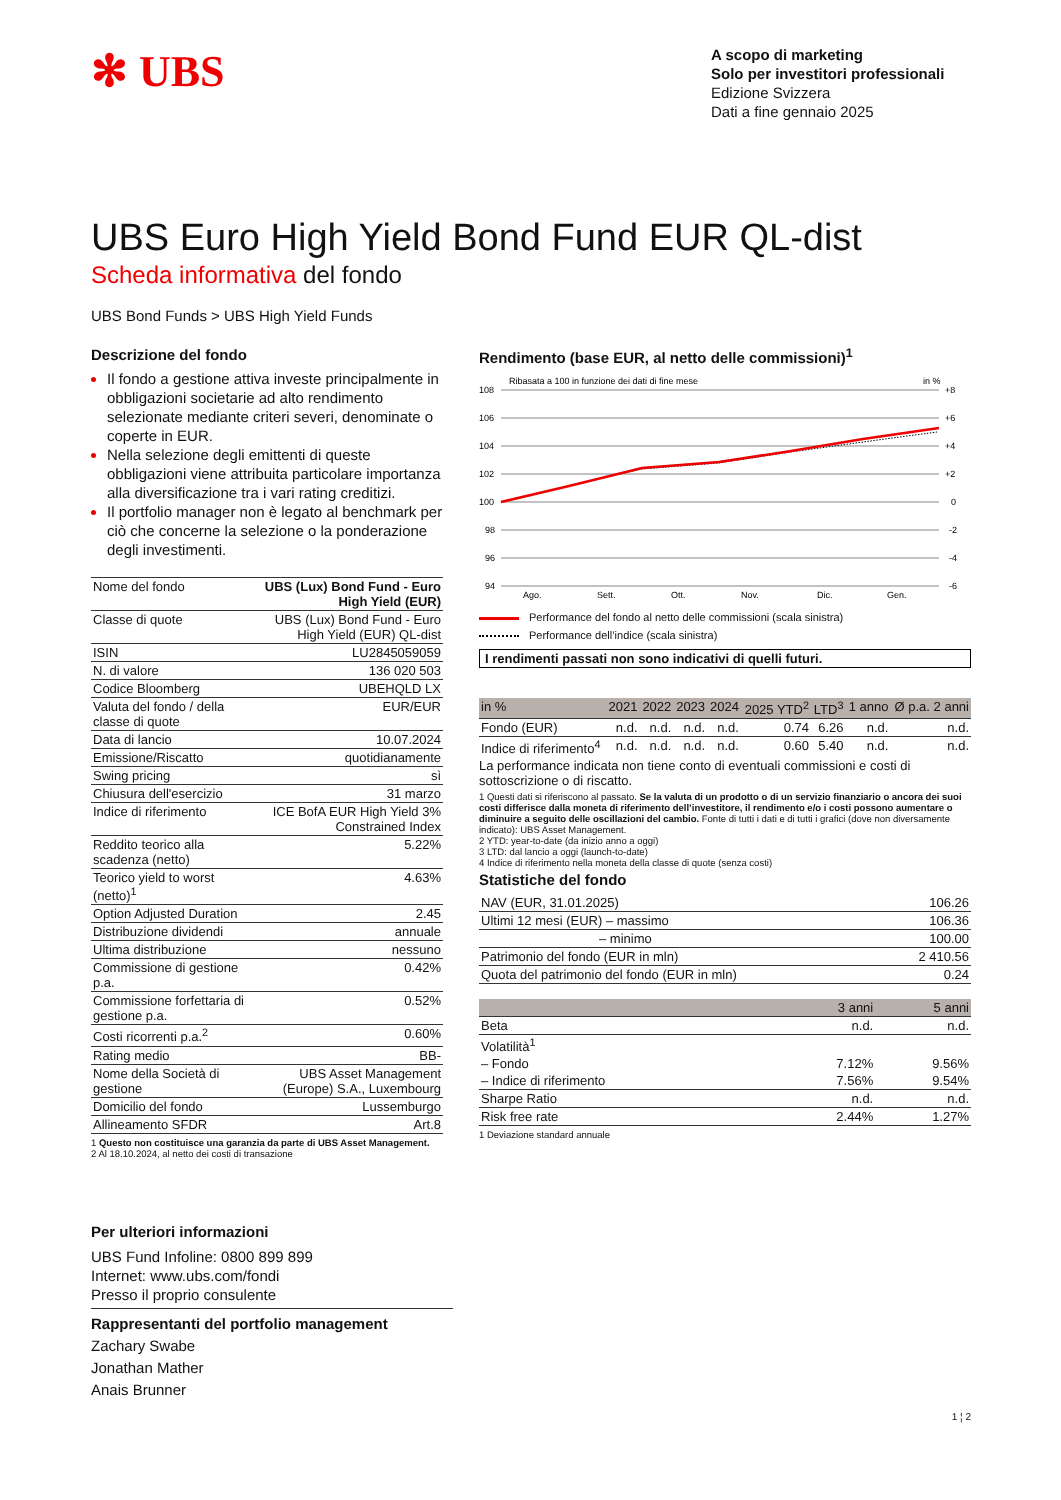✻ UBS
A scopo di marketing
Solo per investitori professionali
Edizione Svizzera
Dati a fine gennaio 2025
UBS Euro High Yield Bond Fund EUR QL-dist
Scheda informativa del fondo
UBS Bond Funds > UBS High Yield Funds
Descrizione del fondo
Il fondo a gestione attiva investe principalmente in obbligazioni societarie ad alto rendimento selezionate mediante criteri severi, denominate o coperte in EUR.
Nella selezione degli emittenti di queste obbligazioni viene attribuita particolare importanza alla diversificazione tra i vari rating creditizi.
Il portfolio manager non è legato al benchmark per ciò che concerne la selezione o la ponderazione degli investimenti.
| Nome del fondo | UBS (Lux) Bond Fund - Euro High Yield (EUR) |
| Classe di quote | UBS (Lux) Bond Fund - Euro High Yield (EUR) QL-dist |
| ISIN | LU2845059059 |
| N. di valore | 136 020 503 |
| Codice Bloomberg | UBEHQLD LX |
| Valuta del fondo / della classe di quote | EUR/EUR |
| Data di lancio | 10.07.2024 |
| Emissione/Riscatto | quotidianamente |
| Swing pricing | sì |
| Chiusura dell'esercizio | 31 marzo |
| Indice di riferimento | ICE BofA EUR High Yield 3% Constrained Index |
| Reddito teorico alla scadenza (netto) | 5.22% |
| Teorico yield to worst (netto)<sup>1</sup> | 4.63% |
| Option Adjusted Duration | 2.45 |
| Distribuzione dividendi | annuale |
| Ultima distribuzione | nessuno |
| Commissione di gestione p.a. | 0.42% |
| Commissione forfettaria di gestione p.a. | 0.52% |
| Costi ricorrenti p.a.<sup>2</sup> | 0.60% |
| Rating medio | BB- |
| Nome della Società di gestione | UBS Asset Management (Europe) S.A., Luxembourg |
| Domicilio del fondo | Lussemburgo |
| Allineamento SFDR | Art.8 |
1 Questo non costituisce una garanzia da parte di UBS Asset Management.
2 Al 18.10.2024, al netto dei costi di transazione
Rendimento (base EUR, al netto delle commissioni)<sup>1</sup>
Ribasata a 100 in funzione dei dati di fine mese
in %
108
106
104
102
100
98
96
94
+8
+6
+4
+2
0
-2
-4
-6
Ago.
Sett.
Ott.
Nov.
Dic.
Gen.
Performance del fondo al netto delle commissioni (scala sinistra)
Performance dell’indice (scala sinistra)
I rendimenti passati non sono indicativi di quelli futuri.
| in % | 2021 | 2022 | 2023 | 2024 | 2025 YTD<sup>2</sup> | LTD<sup>3</sup> | 1 anno | Ø p.a. 2 anni |
| --- | --- | --- | --- | --- | --- | --- | --- | --- |
| Fondo (EUR) | n.d. | n.d. | n.d. | n.d. | 0.74 | 6.26 | n.d. | n.d. |
| Indice di riferimento<sup>4</sup> | n.d. | n.d. | n.d. | n.d. | 0.60 | 5.40 | n.d. | n.d. |
La performance indicata non tiene conto di eventuali commissioni e costi di sottoscrizione o di riscatto.
1 Questi dati si riferiscono al passato. Se la valuta di un prodotto o di un servizio finanziario o ancora dei suoi costi differisce dalla moneta di riferimento dell’investitore, il rendimento e/o i costi possono aumentare o diminuire a seguito delle oscillazioni del cambio. Fonte di tutti i dati e di tutti i grafici (dove non diversamente indicato): UBS Asset Management.
2 YTD: year-to-date (da inizio anno a oggi)
3 LTD: dal lancio a oggi (launch-to-date)
4 Indice di riferimento nella moneta della classe di quote (senza costi)
Statistiche del fondo
| NAV (EUR, 31.01.2025) | 106.26 |
| Ultimi 12 mesi (EUR) – massimo | 106.36 |
| – minimo | 100.00 |
| Patrimonio del fondo (EUR in mln) | 2 410.56 |
| Quota del patrimonio del fondo (EUR in mln) | 0.24 |
| | 3 anni | 5 anni |
| --- | --- | --- |
| Beta | n.d. | n.d. |
| Volatilità<sup>1</sup> | | |
| – Fondo | 7.12% | 9.56% |
| – Indice di riferimento | 7.56% | 9.54% |
| Sharpe Ratio | n.d. | n.d. |
| Risk free rate | 2.44% | 1.27% |
1 Deviazione standard annuale
Per ulteriori informazioni
UBS Fund Infoline: 0800 899 899
Internet: www.ubs.com/fondi
Presso il proprio consulente
Rappresentanti del portfolio management
Zachary Swabe
Jonathan Mather
Anais Brunner
1 ¦ 2